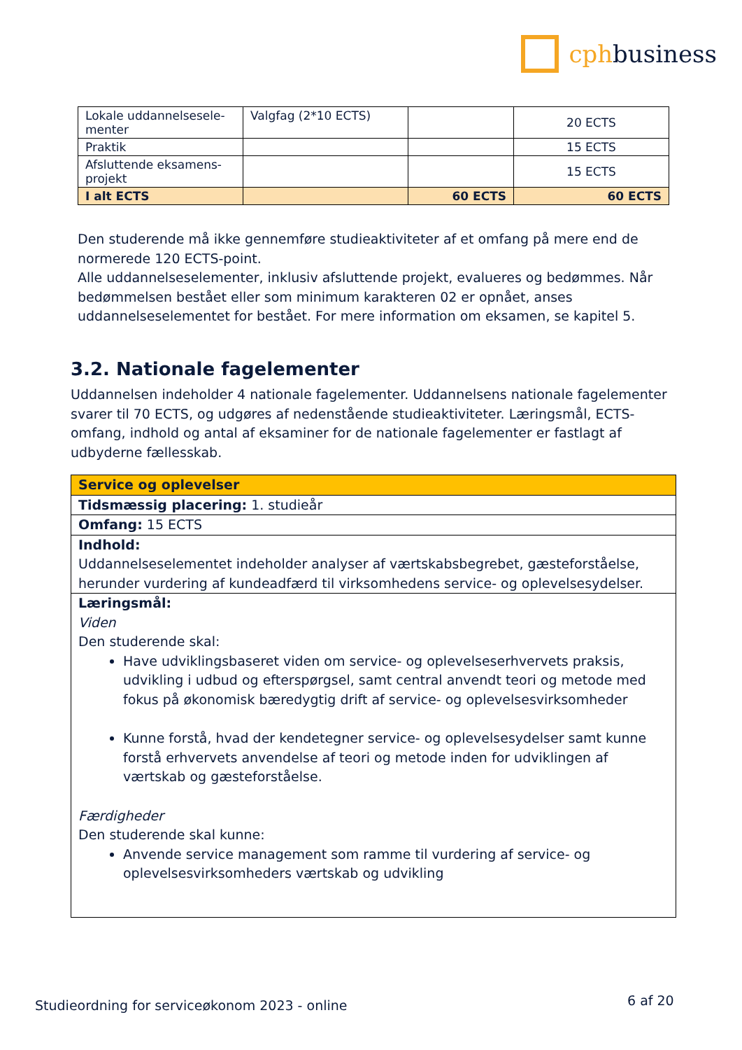cphbusiness
| Lokale uddannelsesele-menter | Valgfag (2*10 ECTS) | | 20 ECTS |
| Praktik | | | 15 ECTS |
| Afsluttende eksamens-projekt | | | 15 ECTS |
| I alt ECTS | | 60 ECTS | 60 ECTS |
Den studerende må ikke gennemføre studieaktiviteter af et omfang på mere end de normerede 120 ECTS-point.
Alle uddannelseselementer, inklusiv afsluttende projekt, evalueres og bedømmes. Når bedømmelsen bestået eller som minimum karakteren 02 er opnået, anses uddannelseselementet for bestået. For mere information om eksamen, se kapitel 5.
3.2. Nationale fagelementer
Uddannelsen indeholder 4 nationale fagelementer. Uddannelsens nationale fagelementer svarer til 70 ECTS, og udgøres af nedenstående studieaktiviteter. Læringsmål, ECTS-omfang, indhold og antal af eksaminer for de nationale fagelementer er fastlagt af udbyderne fællesskab.
| Service og oplevelser |
| Tidsmæssig placering: 1. studieår |
| Omfang: 15 ECTS |
| Indhold: Uddannelseselementet indeholder analyser af værtskabsbegrebet, gæsteforståelse, herunder vurdering af kundeadfærd til virksomhedens service- og oplevelsesydelser. |
| Læringsmål: Viden Den studerende skal: Have udviklingsbaseret viden om service- og oplevelseserhvervets praksis, udvikling i udbud og efterspørgsel, samt central anvendt teori og metode med fokus på økonomisk bæredygtig drift af service- og oplevelsesvirksomheder Kunne forstå, hvad der kendetegner service- og oplevelsesydelser samt kunne forstå erhvervets anvendelse af teori og metode inden for udviklingen af værtskab og gæsteforståelse. Færdigheder Den studerende skal kunne: Anvende service management som ramme til vurdering af service- og oplevelsesvirksomheders værtskab og udvikling |
Studieordning for serviceøkonom 2023 - online
6 af 20